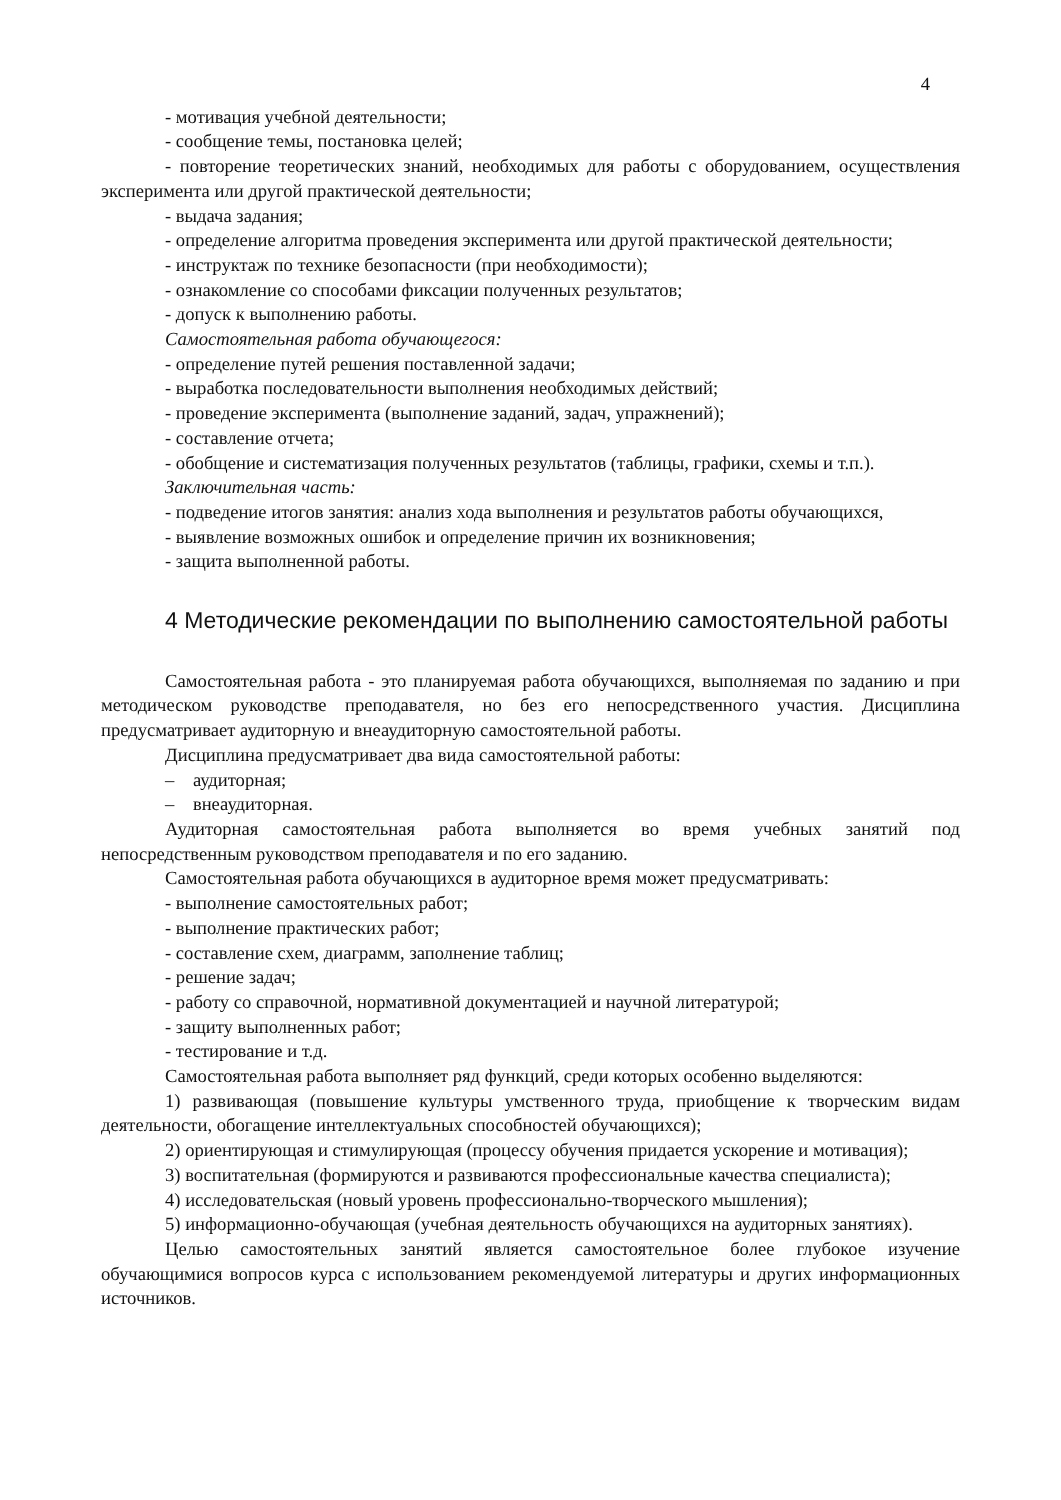4
- мотивация учебной деятельности;
- сообщение темы, постановка целей;
- повторение теоретических знаний, необходимых для работы с оборудованием, осуществления эксперимента или другой практической деятельности;
- выдача задания;
- определение алгоритма проведения эксперимента или другой практической деятельности;
- инструктаж по технике безопасности (при необходимости);
- ознакомление со способами фиксации полученных результатов;
- допуск к выполнению работы.
Самостоятельная работа обучающегося:
- определение путей решения поставленной задачи;
- выработка последовательности выполнения необходимых действий;
- проведение эксперимента (выполнение заданий, задач, упражнений);
- составление отчета;
- обобщение и систематизация полученных результатов (таблицы, графики, схемы и т.п.).
Заключительная часть:
- подведение итогов занятия: анализ хода выполнения и результатов работы обучающихся,
- выявление возможных ошибок и определение причин их возникновения;
- защита выполненной работы.
4 Методические рекомендации по выполнению самостоятельной работы
Самостоятельная работа - это планируемая работа обучающихся, выполняемая по заданию и при методическом руководстве преподавателя, но без его непосредственного участия. Дисциплина предусматривает аудиторную и внеаудиторную самостоятельной работы.
Дисциплина предусматривает два вида самостоятельной работы:
– аудиторная;
– внеаудиторная.
Аудиторная самостоятельная работа выполняется во время учебных занятий под непосредственным руководством преподавателя и по его заданию.
Самостоятельная работа обучающихся в аудиторное время может предусматривать:
- выполнение самостоятельных работ;
- выполнение практических работ;
- составление схем, диаграмм, заполнение таблиц;
- решение задач;
- работу со справочной, нормативной документацией и научной литературой;
- защиту выполненных работ;
- тестирование и т.д.
Самостоятельная работа выполняет ряд функций, среди которых особенно выделяются:
1) развивающая (повышение культуры умственного труда, приобщение к творческим видам деятельности, обогащение интеллектуальных способностей обучающихся);
2) ориентирующая и стимулирующая (процессу обучения придается ускорение и мотивация);
3) воспитательная (формируются и развиваются профессиональные качества специалиста);
4) исследовательская (новый уровень профессионально-творческого мышления);
5) информационно-обучающая (учебная деятельность обучающихся на аудиторных занятиях).
Целью самостоятельных занятий является самостоятельное более глубокое изучение обучающимися вопросов курса с использованием рекомендуемой литературы и других информационных источников.